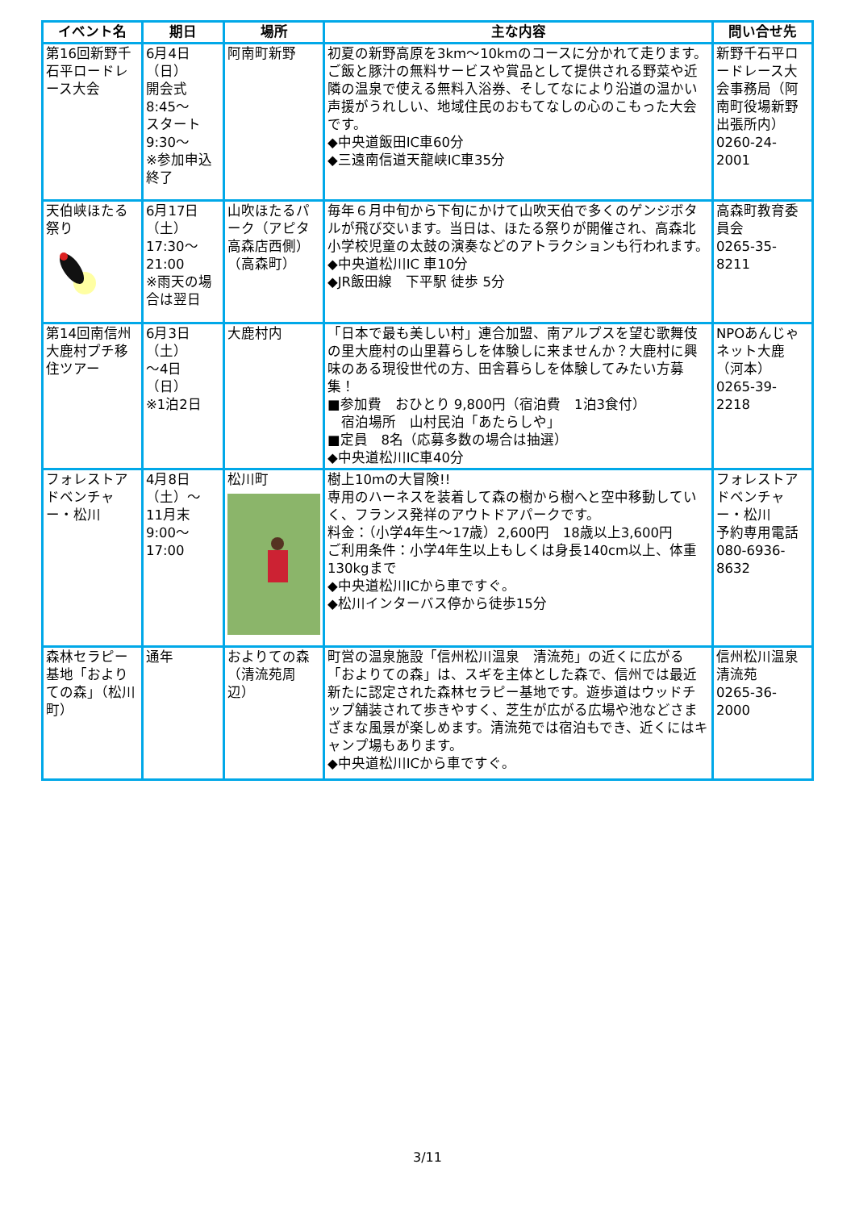| イベント名 | 期日 | 場所 | 主な内容 | 問い合せ先 |
| --- | --- | --- | --- | --- |
| 第16回新野千石平ロードレース大会 | 6月4日 （日） 開会式 8:45～ スタート 9:30～ ※参加申込終了 | 阿南町新野 | 初夏の新野高原を3km～10kmのコースに分かれて走ります。ご飯と豚汁の無料サービスや賞品として提供される野菜や近隣の温泉で使える無料入浴券、そしてなにより沿道の温かい声援がうれしい、地域住民のおもてなしの心のこもった大会です。 ◆中央道飯田IC車60分 ◆三遠南信道天龍峡IC車35分 | 新野千石平ロードレース大会事務局（阿南町役場新野出張所内） 0260-24-2001 |
| 天伯峡ほたる祭り | 6月17日 （土） 17:30～ 21:00 ※雨天の場合は翌日 | 山吹ほたるパーク（アピタ高森店西側）（高森町） | 毎年６月中旬から下旬にかけて山吹天伯で多くのゲンジボタルが飛び交います。当日は、ほたる祭りが開催され、高森北小学校児童の太鼓の演奏などのアトラクションも行われます。 ◆中央道松川IC 車10分 ◆JR飯田線 下平駅 徒歩 5分 | 高森町教育委員会 0265-35-8211 |
| 第14回南信州大鹿村プチ移住ツアー | 6月3日 （土） ～4日 （日） ※1泊2日 | 大鹿村内 | 「日本で最も美しい村」連合加盟、南アルプスを望む歌舞伎の里大鹿村の山里暮らしを体験しに来ませんか？大鹿村に興味のある現役世代の方、田舎暮らしを体験してみたい方募集！ ■参加費 おひとり 9,800円（宿泊費 1泊3食付） 宿泊場所 山村民泊「あたらしや」 ■定員 8名（応募多数の場合は抽選） ◆中央道松川IC車40分 | NPOあんじゃネット大鹿（河本） 0265-39-2218 |
| フォレストアドベンチャー・松川 | 4月8日 （土）～ 11月末 9:00～17:00 | 松川町 | 樹上10mの大冒険!! 専用のハーネスを装着して森の樹から樹へと空中移動していく、フランス発祥のアウトドアパークです。 料金：（小学4年生～17歳）2,600円 18歳以上3,600円 ご利用条件：小学4年生以上もしくは身長140cm以上、体重130kgまで ◆中央道松川ICから車ですぐ。 ◆松川インターバス停から徒歩15分 | フォレストアドベンチャー・松川 予約専用電話 080-6936-8632 |
| 森林セラピー基地「およりての森」（松川町） | 通年 | およりての森（清流苑周辺） | 町営の温泉施設「信州松川温泉 清流苑」の近くに広がる「およりての森」は、スギを主体とした森で、信州では最近新たに認定された森林セラピー基地です。遊歩道はウッドチップ舗装されて歩きやすく、芝生が広がる広場や池などさまざまな風景が楽しめます。清流苑では宿泊もでき、近くにはキャンプ場もあります。 ◆中央道松川ICから車ですぐ。 | 信州松川温泉 清流苑 0265-36-2000 |
3/11